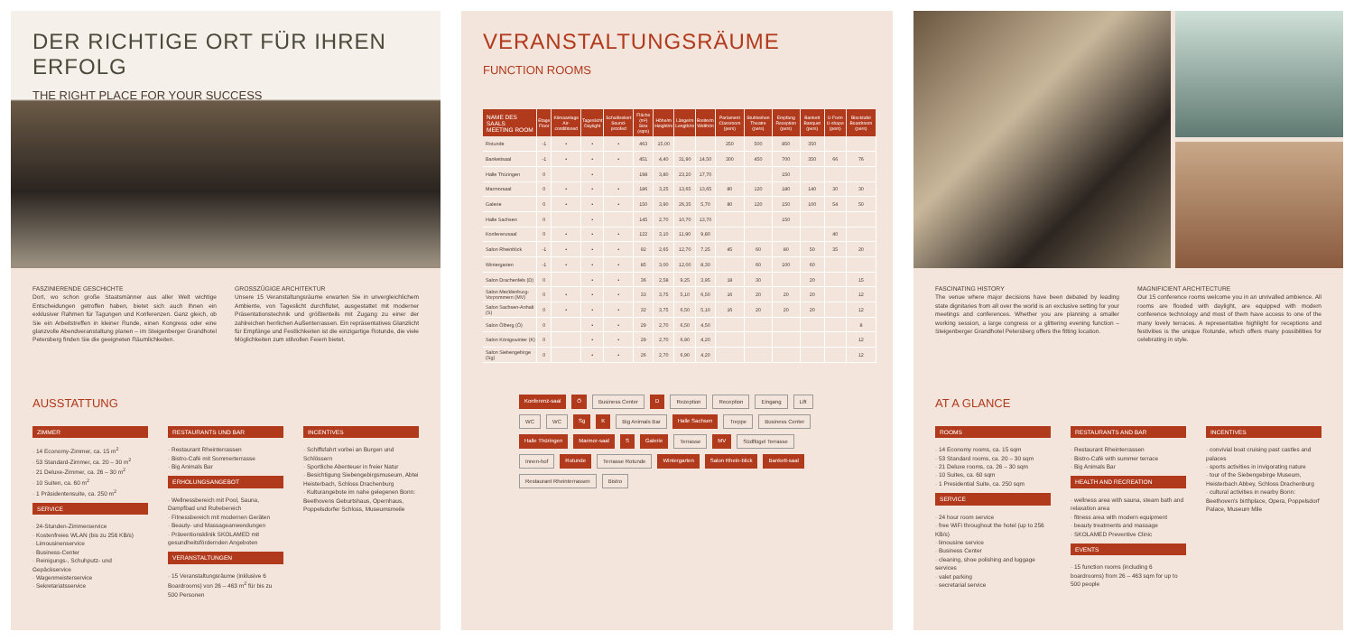DER RICHTIGE ORT FÜR IHREN ERFOLG
THE RIGHT PLACE FOR YOUR SUCCESS
FASZINIERENDE GESCHICHTE
Dort, wo schon große Staatsmänner aus aller Welt wichtige Entscheidungen getroffen haben, bietet sich auch Ihnen ein exklusiver Rahmen für Tagungen und Konferenzen. Ganz gleich, ob Sie ein Arbeitstreffen in kleiner Runde, einen Kongress oder eine glanzvolle Abendveranstaltung planen – im Steigenberger Grandhotel Petersberg finden Sie die geeigneten Räumlichkeiten.
GROSSZÜGIGE ARCHITEKTUR
Unsere 15 Veranstaltungsräume erwarten Sie in unvergleichlichem Ambiente, von Tageslicht durchflutet, ausgestattet mit moderner Präsentationstechnik und größtenteils mit Zugang zu einer der zahlreichen herrlichen Außenterrassen. Ein repräsentatives Glanzlicht für Empfänge und Festlichkeiten ist die einzigartige Rotunde, die viele Möglichkeiten zum stilvollen Feiern bietet.
AUSSTATTUNG
ZIMMER
· 14 Economy-Zimmer, ca. 15 m<sup>2</sup>
· 53 Standard-Zimmer, ca. 20 – 30 m<sup>2</sup>
· 21 Deluxe-Zimmer, ca. 26 – 30 m<sup>2</sup>
· 10 Suiten, ca. 60 m<sup>2</sup>
· 1 Präsidentensuite, ca. 250 m<sup>2</sup>
SERVICE
· 24-Stunden-Zimmerservice
· Kostenfreies WLAN (bis zu 256 KB/s)
· Limousinenservice
· Business-Center
· Reinigungs-, Schuhputz- und Gepäckservice
· Wagenmeisterservice
· Sekretariatsservice
RESTAURANTS UND BAR
· Restaurant Rheinterrassen
· Bistro-Café mit Sommerterrasse
· Big Animals Bar
ERHOLUNGSANGEBOT
· Wellnessbereich mit Pool, Sauna, Dampfbad und Ruhebereich
· Fitnessbereich mit modernen Geräten
· Beauty- und Massageanwendungen
· Präventionsklinik SKOLAMED mit gesundheitsfördernden Angeboten
VERANSTALTUNGEN
· 15 Veranstaltungsräume (inklusive 6 Boardrooms) von 26 – 463 m<sup>2</sup> für bis zu 500 Personen
INCENTIVES
· Schiffsfahrt vorbei an Burgen und Schlössern
· Sportliche Abenteuer in freier Natur
· Besichtigung Siebengebirgsmuseum, Abtei Heisterbach, Schloss Drachenburg
· Kulturangebote im nahe gelegenen Bonn: Beethovens Geburtshaus, Opernhaus, Poppelsdorfer Schloss, Museumsmeile
VERANSTALTUNGSRÄUME
FUNCTION ROOMS
| NAME DES SAALS MEETING ROOM | Etage Floor | Klimaanlage Air-conditioned | Tageslicht Daylight | Schallisoliert Sound-proofed | Fläche (m²) Size (sqm) | Höhe/m Height/m | Länge/m Length/m | Breite/m Width/m | Parlament Classroom (pers) | Stuhlreihen Theatre (pers) | Empfang Reception (pers) | Bankett Banquet (pers) | U-Form U-shape (pers) | Blocktafel Boardroom (pers) |
| --- | --- | --- | --- | --- | --- | --- | --- | --- | --- | --- | --- | --- | --- | --- |
| Rotunde | -1 | • | • | • | 463 | 15,00 | | | 250 | 500 | 850 | 350 | | |
| Bankettsaal | -1 | • | • | • | 451 | 4,40 | 31,90 | 14,50 | 300 | 450 | 700 | 350 | 66 | 76 |
| Halle Thüringen | 0 | | • | | 198 | 3,80 | 23,20 | 17,70 | | | 150 | | | |
| Marmorsaal | 0 | • | • | • | 186 | 3,25 | 13,65 | 13,65 | 80 | 120 | 180 | 140 | 30 | 30 |
| Galerie | 0 | • | • | • | 150 | 3,90 | 26,35 | 5,70 | 80 | 120 | 150 | 100 | 54 | 50 |
| Halle Sachsen | 0 | | • | | 145 | 2,70 | 10,70 | 13,70 | | | 150 | | | |
| Konferenzsaal | 0 | • | • | • | 122 | 3,10 | 11,90 | 9,80 | | | | | 40 | |
| Salon Rheinblick | -1 | • | • | • | 92 | 2,65 | 12,70 | 7,25 | 45 | 60 | 80 | 50 | 35 | 20 |
| Wintergarten | -1 | • | • | • | 85 | 3,00 | 12,00 | 8,30 | | 60 | 100 | 60 | | |
| Salon Drachenfels (D) | 0 | | • | • | 36 | 2,58 | 9,25 | 3,95 | 18 | 30 | | 20 | | 15 |
| Salon Mecklenburg-Vorpommern (MV) | 0 | • | • | • | 33 | 3,75 | 5,10 | 6,50 | 16 | 20 | 20 | 20 | | 12 |
| Salon Sachsen-Anhalt (S) | 0 | • | • | • | 32 | 3,75 | 6,50 | 5,10 | 16 | 20 | 20 | 20 | | 12 |
| Salon Ölberg (Ö) | 0 | | • | • | 29 | 2,70 | 6,50 | 4,50 | | | | | | 8 |
| Salon Königswinter (K) | 0 | | • | • | 29 | 2,70 | 6,90 | 4,20 | | | | | | 12 |
| Salon Siebengebirge (Sg) | 0 | | • | • | 26 | 2,70 | 6,90 | 4,20 | | | | | | 12 |
Konferenz-saal Ö Business Center D Rezeption Reception Eingang Lift WC WC Sg K Big Animals Bar Halle Sachsen Treppe Business Center Halle Thüringen Marmor-saal S Galerie Terrasse MV Südflügel Terrasse Innen-hof Rotunde Terrasse Rotunde Wintergarten Salon Rhein-blick Bankett-saal Restaurant Rheinterrassen Bistro
FASCINATING HISTORY
The venue where major decisions have been debated by leading state dignitaries from all over the world is an exclusive setting for your meetings and conferences. Whether you are planning a smaller working session, a large congress or a glittering evening function – Steigenberger Grandhotel Petersberg offers the fitting location.
MAGNIFICIENT ARCHITECTURE
Our 15 conference rooms welcome you in an unrivalled ambience. All rooms are flooded with daylight, are equipped with modern conference technology and most of them have access to one of the many lovely terraces. A representative highlight for receptions and festivities is the unique Rotunde, which offers many possibilities for celebrating in style.
AT A GLANCE
ROOMS
· 14 Economy rooms, ca. 15 sqm
· 53 Standard rooms, ca. 20 – 30 sqm
· 21 Deluxe rooms, ca. 26 – 30 sqm
· 10 Suites, ca. 60 sqm
· 1 Presidential Suite, ca. 250 sqm
SERVICE
· 24 hour room service
· free WiFi throughout the hotel (up to 256 KB/s)
· limousine service
· Business Center
· cleaning, shoe polishing and luggage services
· valet parking
· secretarial service
RESTAURANTS AND BAR
· Restaurant Rheinterrassen
· Bistro-Café with summer terrace
· Big Animals Bar
HEALTH AND RECREATION
· wellness area with sauna, steam bath and relaxation area
· fitness area with modern equipment
· beauty treatments and massage
· SKOLAMED Preventive Clinic
EVENTS
· 15 function rooms (including 6 boardrooms) from 26 – 463 sqm for up to 500 people
INCENTIVES
· convivial boat cruising past castles and palaces
· sports activities in invigorating nature
· tour of the Siebengebirge Museum, Heisterbach Abbey, Schloss Drachenburg
· cultural activities in nearby Bonn: Beethoven's birthplace, Opera, Poppelsdorf Palace, Museum Mile